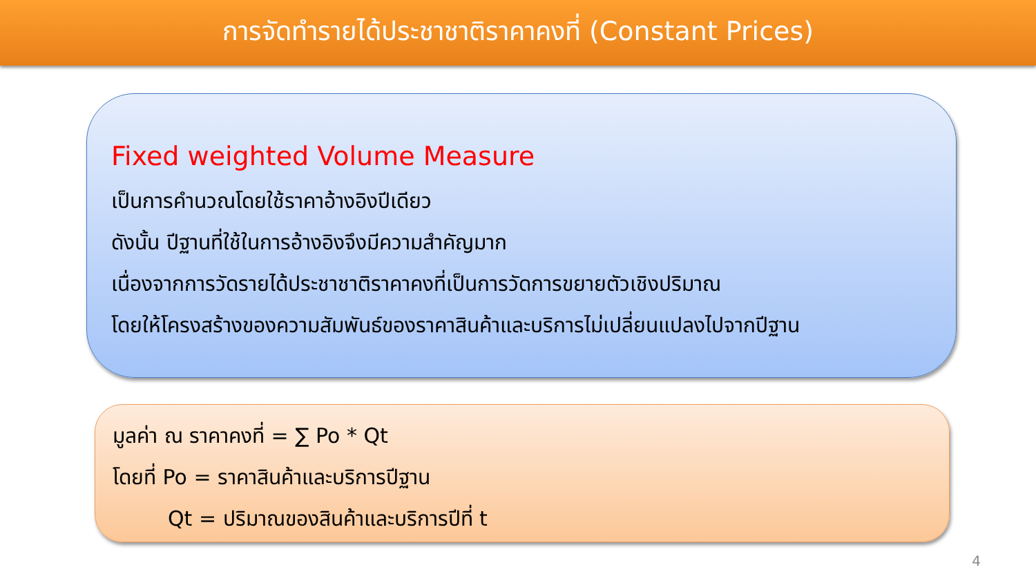การจัดทำรายได้ประชาชาติราคาคงที่ (Constant Prices)
Fixed weighted Volume Measure
เป็นการคำนวณโดยใช้ราคาอ้างอิงปีเดียว
ดังนั้น ปีฐานที่ใช้ในการอ้างอิงจึงมีความสำคัญมาก
เนื่องจากการวัดรายได้ประชาชาติราคาคงที่เป็นการวัดการขยายตัวเชิงปริมาณ
โดยให้โครงสร้างของความสัมพันธ์ของราคาสินค้าและบริการไม่เปลี่ยนแปลงไปจากปีฐาน
มูลค่า ณ ราคาคงที่ = ∑ Po * Qt
โดยที่ Po = ราคาสินค้าและบริการปีฐาน
Qt = ปริมาณของสินค้าและบริการปีที่ t
4